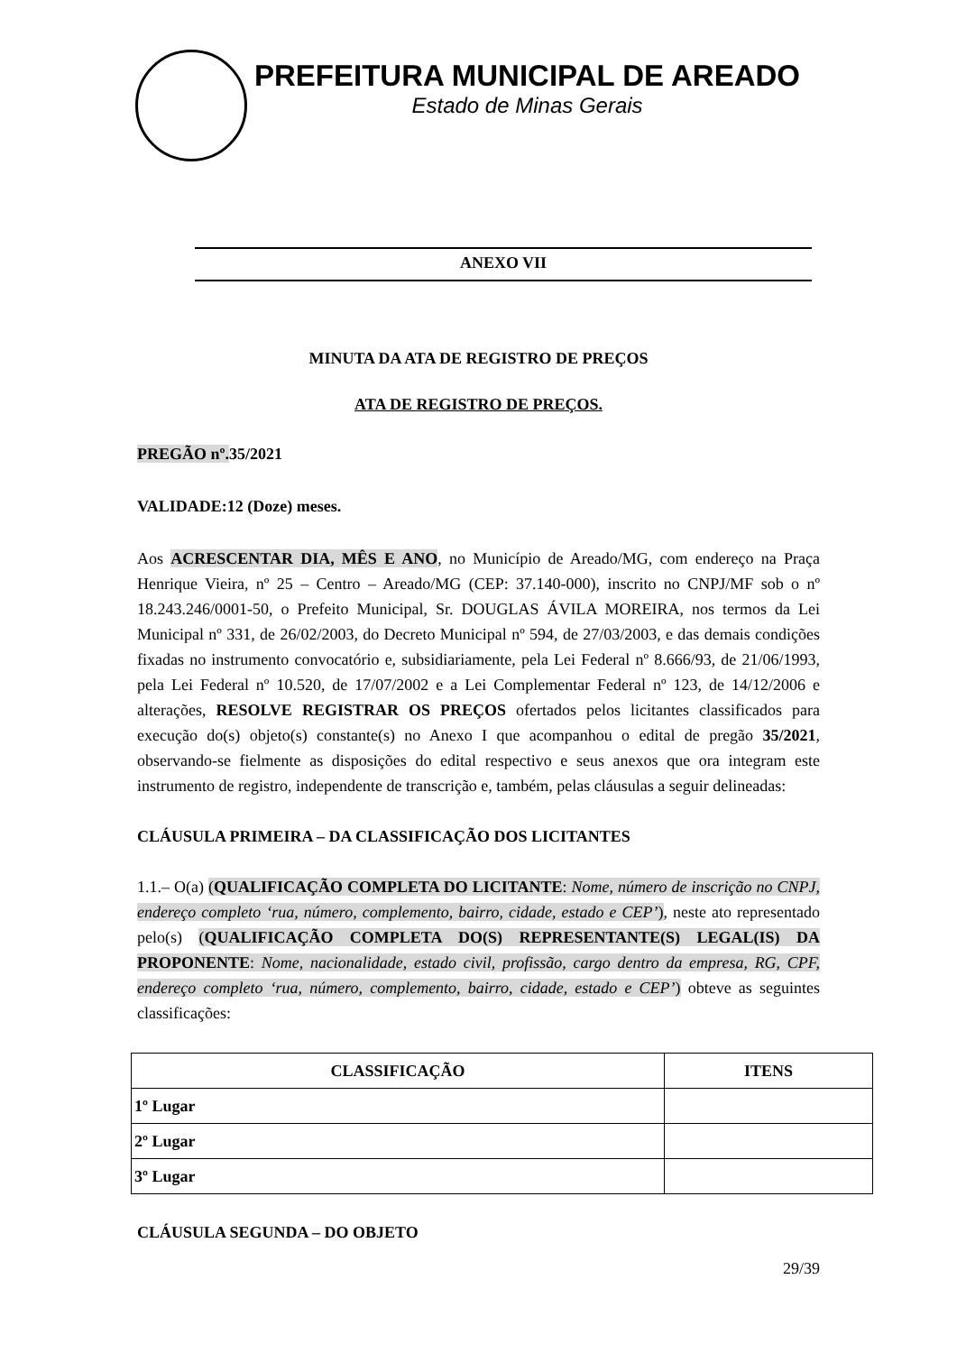PREFEITURA MUNICIPAL DE AREADO
Estado de Minas Gerais
ANEXO VII
MINUTA DA ATA DE REGISTRO DE PREÇOS
ATA DE REGISTRO DE PREÇOS.
PREGÃO nº. 35/2021
VALIDADE:12 (Doze) meses.
Aos ACRESCENTAR DIA, MÊS E ANO, no Município de Areado/MG, com endereço na Praça Henrique Vieira, nº 25 – Centro – Areado/MG (CEP: 37.140-000), inscrito no CNPJ/MF sob o nº 18.243.246/0001-50, o Prefeito Municipal, Sr. DOUGLAS ÁVILA MOREIRA, nos termos da Lei Municipal nº 331, de 26/02/2003, do Decreto Municipal nº 594, de 27/03/2003, e das demais condições fixadas no instrumento convocatório e, subsidiariamente, pela Lei Federal nº 8.666/93, de 21/06/1993, pela Lei Federal nº 10.520, de 17/07/2002 e a Lei Complementar Federal nº 123, de 14/12/2006 e alterações, RESOLVE REGISTRAR OS PREÇOS ofertados pelos licitantes classificados para execução do(s) objeto(s) constante(s) no Anexo I que acompanhou o edital de pregão 35/2021, observando-se fielmente as disposições do edital respectivo e seus anexos que ora integram este instrumento de registro, independente de transcrição e, também, pelas cláusulas a seguir delineadas:
CLÁUSULA PRIMEIRA – DA CLASSIFICAÇÃO DOS LICITANTES
1.1.– O(a) (QUALIFICAÇÃO COMPLETA DO LICITANTE: Nome, número de inscrição no CNPJ, endereço completo ‘rua, número, complemento, bairro, cidade, estado e CEP’), neste ato representado pelo(s) (QUALIFICAÇÃO COMPLETA DO(S) REPRESENTANTE(S) LEGAL(IS) DA PROPONENTE: Nome, nacionalidade, estado civil, profissão, cargo dentro da empresa, RG, CPF, endereço completo ‘rua, número, complemento, bairro, cidade, estado e CEP’) obteve as seguintes classificações:
| CLASSIFICAÇÃO | ITENS |
| --- | --- |
| 1º Lugar | |
| 2º Lugar | |
| 3º Lugar | |
CLÁUSULA SEGUNDA – DO OBJETO
29/39